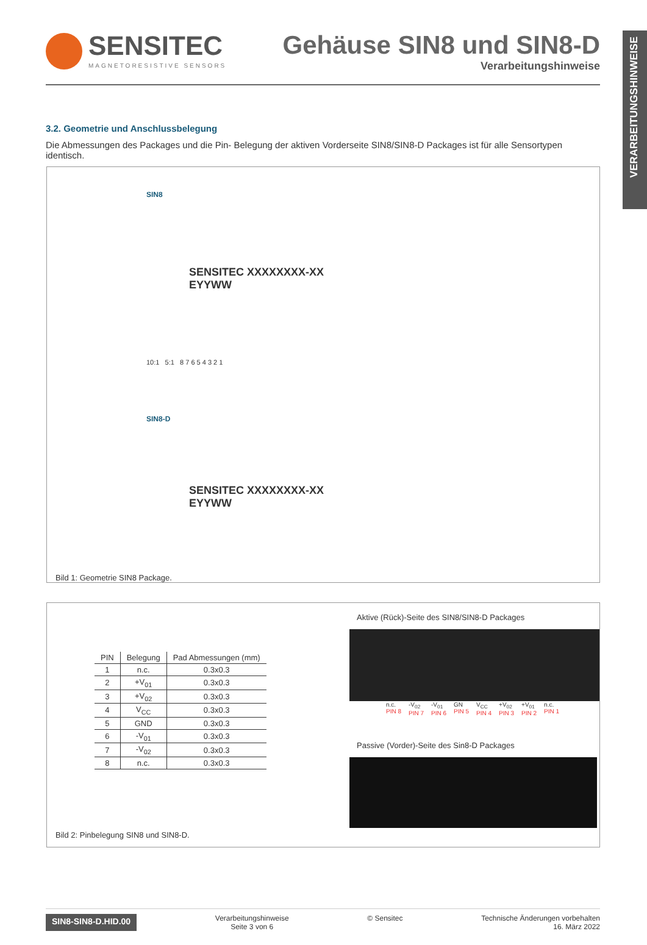VERARBEITUNGSHINWEISE
SENSITEC
MAGNETORESISTIVE SENSORS
Gehäuse SIN8 und SIN8-D
Verarbeitungshinweise
3.2. Geometrie und Anschlussbelegung
Die Abmessungen des Packages und die Pin- Belegung der aktiven Vorderseite SIN8/SIN8-D Packages ist für alle Sensortypen identisch.
SIN8
SENSITEC XXXXXXXX-XX
EYYWW
10:1 5:1 8 7 6 5 4 3 2 1
SIN8-D
SENSITEC XXXXXXXX-XX
EYYWW
Bild 1: Geometrie SIN8 Package.
| PIN | Belegung | Pad Abmessungen (mm) |
| --- | --- | --- |
| 1 | n.c. | 0.3x0.3 |
| 2 | +V<sub>01</sub> | 0.3x0.3 |
| 3 | +V<sub>02</sub> | 0.3x0.3 |
| 4 | V<sub>CC</sub> | 0.3x0.3 |
| 5 | GND | 0.3x0.3 |
| 6 | -V<sub>01</sub> | 0.3x0.3 |
| 7 | -V<sub>02</sub> | 0.3x0.3 |
| 8 | n.c. | 0.3x0.3 |
Aktive (Rück)-Seite des SIN8/SIN8-D Packages
n.c.
PIN 8 -V<sub>02</sub>
PIN 7 -V<sub>01</sub>
PIN 6 GN
PIN 5 V<sub>CC</sub>
PIN 4 +V<sub>02</sub>
PIN 3 +V<sub>01</sub>
PIN 2 n.c.
PIN 1
Passive (Vorder)-Seite des Sin8-D Packages
Bild 2: Pinbelegung SIN8 und SIN8-D.
SIN8-SIN8-D.HID.00 Verarbeitungshinweise
Seite 3 von 6 © Sensitec Technische Änderungen vorbehalten
16. März 2022